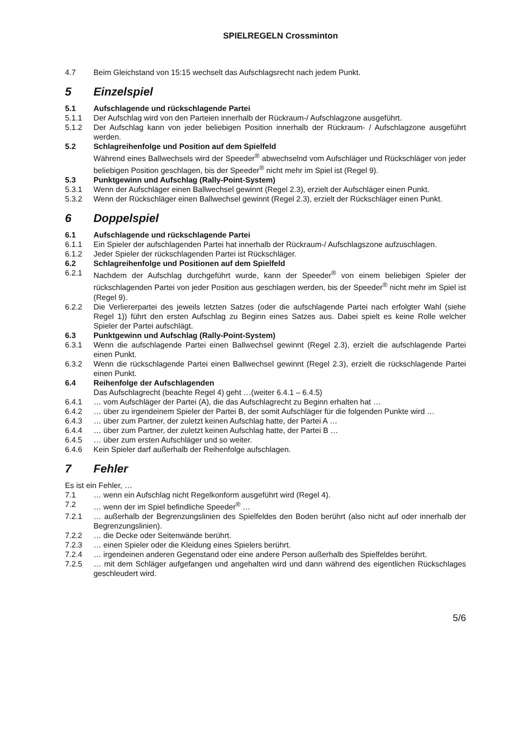SPIELREGELN Crossminton
4.7 Beim Gleichstand von 15:15 wechselt das Aufschlagsrecht nach jedem Punkt.
5 Einzelspiel
5.1 Aufschlagende und rückschlagende Partei
5.1.1 Der Aufschlag wird von den Parteien innerhalb der Rückraum-/ Aufschlagzone ausgeführt.
5.1.2 Der Aufschlag kann von jeder beliebigen Position innerhalb der Rückraum- / Aufschlagzone ausgeführt werden.
5.2 Schlagreihenfolge und Position auf dem Spielfeld
Während eines Ballwechsels wird der Speeder<sup>®</sup> abwechselnd vom Aufschläger und Rückschläger von jeder beliebigen Position geschlagen, bis der Speeder<sup>®</sup> nicht mehr im Spiel ist (Regel 9).
5.3 Punktgewinn und Aufschlag (Rally-Point-System)
5.3.1 Wenn der Aufschläger einen Ballwechsel gewinnt (Regel 2.3), erzielt der Aufschläger einen Punkt.
5.3.2 Wenn der Rückschläger einen Ballwechsel gewinnt (Regel 2.3), erzielt der Rückschläger einen Punkt.
6 Doppelspiel
6.1 Aufschlagende und rückschlagende Partei
6.1.1 Ein Spieler der aufschlagenden Partei hat innerhalb der Rückraum-/ Aufschlagszone aufzuschlagen.
6.1.2 Jeder Spieler der rückschlagenden Partei ist Rückschläger.
6.2 Schlagreihenfolge und Positionen auf dem Spielfeld
6.2.1 Nachdem der Aufschlag durchgeführt wurde, kann der Speeder<sup>®</sup> von einem beliebigen Spieler der rückschlagenden Partei von jeder Position aus geschlagen werden, bis der Speeder<sup>®</sup> nicht mehr im Spiel ist (Regel 9).
6.2.2 Die Verliererpartei des jeweils letzten Satzes (oder die aufschlagende Partei nach erfolgter Wahl (siehe Regel 1)) führt den ersten Aufschlag zu Beginn eines Satzes aus. Dabei spielt es keine Rolle welcher Spieler der Partei aufschlägt.
6.3 Punktgewinn und Aufschlag (Rally-Point-System)
6.3.1 Wenn die aufschlagende Partei einen Ballwechsel gewinnt (Regel 2.3), erzielt die aufschlagende Partei einen Punkt.
6.3.2 Wenn die rückschlagende Partei einen Ballwechsel gewinnt (Regel 2.3), erzielt die rückschlagende Partei einen Punkt.
6.4 Reihenfolge der Aufschlagenden
Das Aufschlagrecht (beachte Regel 4) geht …(weiter 6.4.1 – 6.4.5)
6.4.1 … vom Aufschläger der Partei (A), die das Aufschlagrecht zu Beginn erhalten hat …
6.4.2 … über zu irgendeinem Spieler der Partei B, der somit Aufschläger für die folgenden Punkte wird …
6.4.3 … über zum Partner, der zuletzt keinen Aufschlag hatte, der Partei A …
6.4.4 … über zum Partner, der zuletzt keinen Aufschlag hatte, der Partei B …
6.4.5 … über zum ersten Aufschläger und so weiter.
6.4.6 Kein Spieler darf außerhalb der Reihenfolge aufschlagen.
7 Fehler
Es ist ein Fehler, …
7.1 … wenn ein Aufschlag nicht Regelkonform ausgeführt wird (Regel 4).
7.2 … wenn der im Spiel befindliche Speeder<sup>®</sup> …
7.2.1 … außerhalb der Begrenzungslinien des Spielfeldes den Boden berührt (also nicht auf oder innerhalb der Begrenzungslinien).
7.2.2 … die Decke oder Seitenwände berührt.
7.2.3 … einen Spieler oder die Kleidung eines Spielers berührt.
7.2.4 … irgendeinen anderen Gegenstand oder eine andere Person außerhalb des Spielfeldes berührt.
7.2.5 … mit dem Schläger aufgefangen und angehalten wird und dann während des eigentlichen Rückschlages geschleudert wird.
5/6